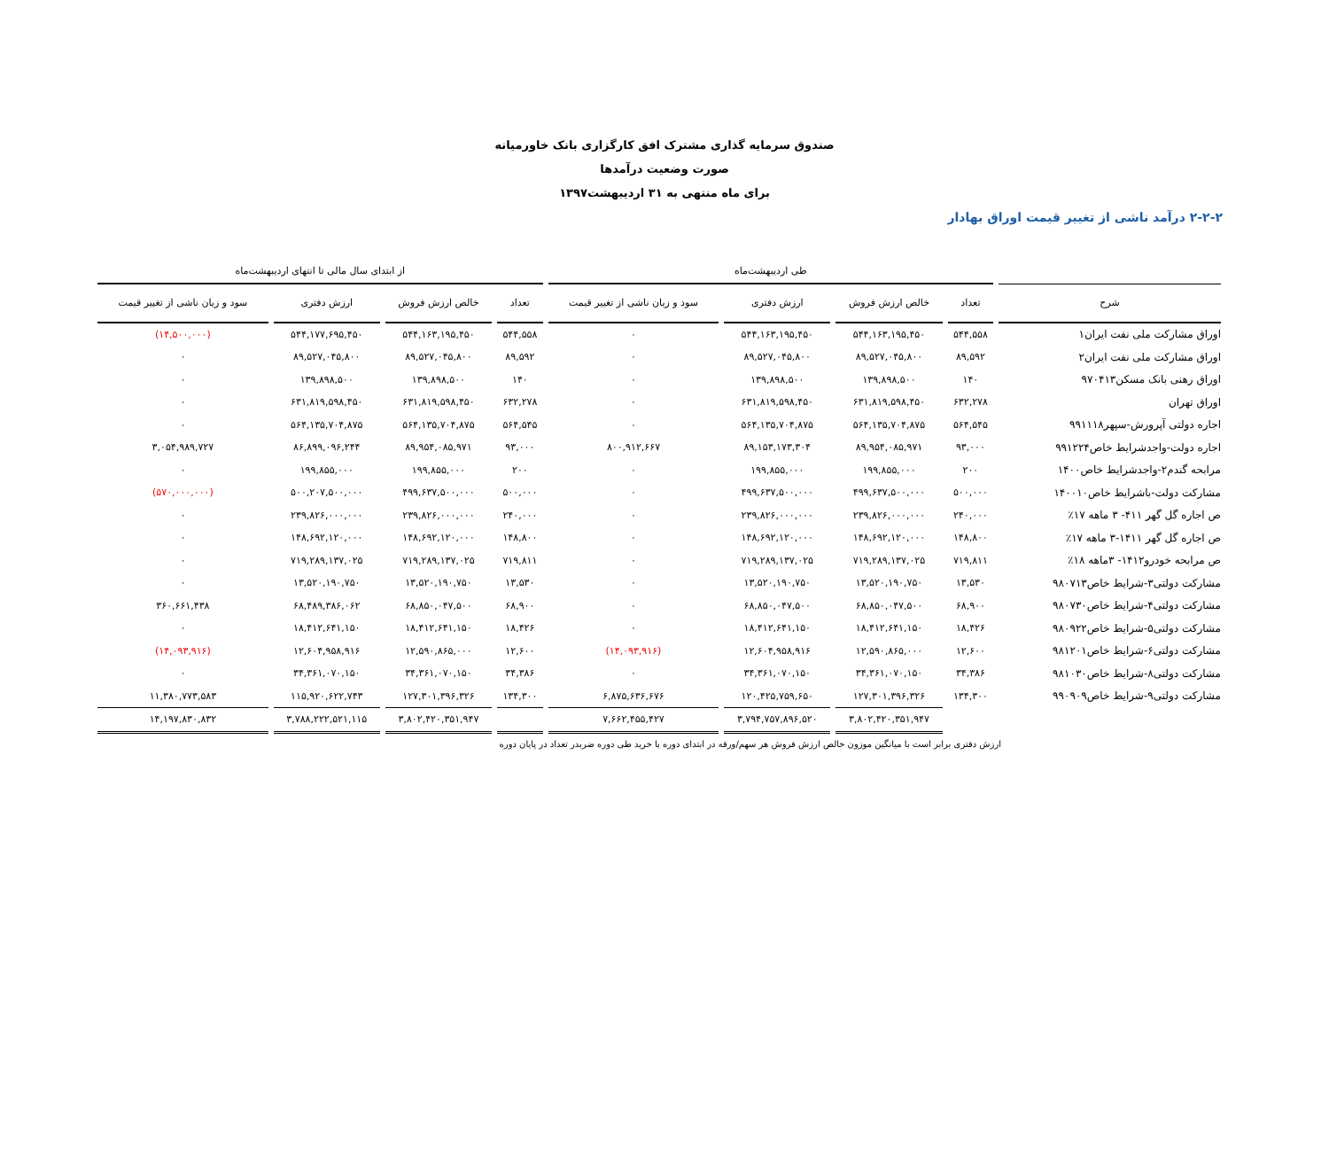صندوق سرمایه گذاری مشترک افق کارگزاری بانک خاورمیانه
صورت وضعیت درآمدها
برای ماه منتهی به ۳۱ اردیبهشت۱۳۹۷
۲-۲-۲ درآمد ناشی از تغییر قیمت اوراق بهادار
| | طی اردیبهشت‌ماه | | | | از ابتدای سال مالی تا انتهای اردیبهشت‌ماه | | | |
| --- | --- | --- | --- | --- | --- | --- | --- | --- |
| شرح | تعداد | خالص ارزش فروش | ارزش دفتری | سود و زیان ناشی از تغییر قیمت | تعداد | خالص ارزش فروش | ارزش دفتری | سود و زیان ناشی از تغییر قیمت |
| اوراق مشارکت ملی نفت ایران۱ | ۵۴۴,۵۵۸ | ۵۴۴,۱۶۳,۱۹۵,۴۵۰ | ۵۴۴,۱۶۳,۱۹۵,۴۵۰ | ۰ | ۵۴۴,۵۵۸ | ۵۴۴,۱۶۳,۱۹۵,۴۵۰ | ۵۴۴,۱۷۷,۶۹۵,۴۵۰ | (۱۴,۵۰۰,۰۰۰) |
| اوراق مشارکت ملی نفت ایران۲ | ۸۹,۵۹۲ | ۸۹,۵۲۷,۰۴۵,۸۰۰ | ۸۹,۵۲۷,۰۴۵,۸۰۰ | ۰ | ۸۹,۵۹۲ | ۸۹,۵۲۷,۰۴۵,۸۰۰ | ۸۹,۵۲۷,۰۴۵,۸۰۰ | ۰ |
| اوراق رهنی بانک مسکن۹۷۰۴۱۳ | ۱۴۰ | ۱۳۹,۸۹۸,۵۰۰ | ۱۳۹,۸۹۸,۵۰۰ | ۰ | ۱۴۰ | ۱۳۹,۸۹۸,۵۰۰ | ۱۳۹,۸۹۸,۵۰۰ | ۰ |
| اوراق تهران | ۶۳۲,۲۷۸ | ۶۳۱,۸۱۹,۵۹۸,۴۵۰ | ۶۳۱,۸۱۹,۵۹۸,۴۵۰ | ۰ | ۶۳۲,۲۷۸ | ۶۳۱,۸۱۹,۵۹۸,۴۵۰ | ۶۳۱,۸۱۹,۵۹۸,۴۵۰ | ۰ |
| اجاره دولتی آپرورش-سپهر۹۹۱۱۱۸ | ۵۶۴,۵۴۵ | ۵۶۴,۱۳۵,۷۰۴,۸۷۵ | ۵۶۴,۱۳۵,۷۰۴,۸۷۵ | ۰ | ۵۶۴,۵۴۵ | ۵۶۴,۱۳۵,۷۰۴,۸۷۵ | ۵۶۴,۱۳۵,۷۰۴,۸۷۵ | ۰ |
| اجاره دولت-واجدشرایط خاص۹۹۱۲۲۴ | ۹۳,۰۰۰ | ۸۹,۹۵۴,۰۸۵,۹۷۱ | ۸۹,۱۵۳,۱۷۳,۳۰۴ | ۸۰۰,۹۱۲,۶۶۷ | ۹۳,۰۰۰ | ۸۹,۹۵۴,۰۸۵,۹۷۱ | ۸۶,۸۹۹,۰۹۶,۲۴۴ | ۳,۰۵۴,۹۸۹,۷۲۷ |
| مرابحه گندم۲-واجدشرایط خاص۱۴۰۰ | ۲۰۰ | ۱۹۹,۸۵۵,۰۰۰ | ۱۹۹,۸۵۵,۰۰۰ | ۰ | ۲۰۰ | ۱۹۹,۸۵۵,۰۰۰ | ۱۹۹,۸۵۵,۰۰۰ | ۰ |
| مشارکت دولت-باشرایط خاص۱۴۰۰۱۰ | ۵۰۰,۰۰۰ | ۴۹۹,۶۳۷,۵۰۰,۰۰۰ | ۴۹۹,۶۳۷,۵۰۰,۰۰۰ | ۰ | ۵۰۰,۰۰۰ | ۴۹۹,۶۳۷,۵۰۰,۰۰۰ | ۵۰۰,۲۰۷,۵۰۰,۰۰۰ | (۵۷۰,۰۰۰,۰۰۰) |
| ص اجاره گل گهر ۴۱۱- ۳ ماهه ۱۷٪ | ۲۴۰,۰۰۰ | ۲۳۹,۸۲۶,۰۰۰,۰۰۰ | ۲۳۹,۸۲۶,۰۰۰,۰۰۰ | ۰ | ۲۴۰,۰۰۰ | ۲۳۹,۸۲۶,۰۰۰,۰۰۰ | ۲۳۹,۸۲۶,۰۰۰,۰۰۰ | ۰ |
| ص اجاره گل گهر ۱۴۱۱-۳ ماهه ۱۷٪ | ۱۴۸,۸۰۰ | ۱۴۸,۶۹۲,۱۲۰,۰۰۰ | ۱۴۸,۶۹۲,۱۲۰,۰۰۰ | ۰ | ۱۴۸,۸۰۰ | ۱۴۸,۶۹۲,۱۲۰,۰۰۰ | ۱۴۸,۶۹۲,۱۲۰,۰۰۰ | ۰ |
| ص مرابحه خودرو۱۴۱۲- ۳ماهه ۱۸٪ | ۷۱۹,۸۱۱ | ۷۱۹,۲۸۹,۱۳۷,۰۲۵ | ۷۱۹,۲۸۹,۱۳۷,۰۲۵ | ۰ | ۷۱۹,۸۱۱ | ۷۱۹,۲۸۹,۱۳۷,۰۲۵ | ۷۱۹,۲۸۹,۱۳۷,۰۲۵ | ۰ |
| مشارکت دولتی۳-شرایط خاص۹۸۰۷۱۳ | ۱۳,۵۳۰ | ۱۳,۵۲۰,۱۹۰,۷۵۰ | ۱۳,۵۲۰,۱۹۰,۷۵۰ | ۰ | ۱۳,۵۳۰ | ۱۳,۵۲۰,۱۹۰,۷۵۰ | ۱۳,۵۲۰,۱۹۰,۷۵۰ | ۰ |
| مشارکت دولتی۴-شرایط خاص۹۸۰۷۳۰ | ۶۸,۹۰۰ | ۶۸,۸۵۰,۰۴۷,۵۰۰ | ۶۸,۸۵۰,۰۴۷,۵۰۰ | ۰ | ۶۸,۹۰۰ | ۶۸,۸۵۰,۰۴۷,۵۰۰ | ۶۸,۴۸۹,۳۸۶,۰۶۲ | ۳۶۰,۶۶۱,۴۳۸ |
| مشارکت دولتی۵-شرایط خاص۹۸۰۹۲۲ | ۱۸,۴۲۶ | ۱۸,۴۱۲,۶۴۱,۱۵۰ | ۱۸,۴۱۲,۶۴۱,۱۵۰ | ۰ | ۱۸,۴۲۶ | ۱۸,۴۱۲,۶۴۱,۱۵۰ | ۱۸,۴۱۲,۶۴۱,۱۵۰ | ۰ |
| مشارکت دولتی۶-شرایط خاص۹۸۱۲۰۱ | ۱۲,۶۰۰ | ۱۲,۵۹۰,۸۶۵,۰۰۰ | ۱۲,۶۰۴,۹۵۸,۹۱۶ | (۱۴,۰۹۳,۹۱۶) | ۱۲,۶۰۰ | ۱۲,۵۹۰,۸۶۵,۰۰۰ | ۱۲,۶۰۴,۹۵۸,۹۱۶ | (۱۴,۰۹۳,۹۱۶) |
| مشارکت دولتی۸-شرایط خاص۹۸۱۰۳۰ | ۳۴,۳۸۶ | ۳۴,۳۶۱,۰۷۰,۱۵۰ | ۳۴,۳۶۱,۰۷۰,۱۵۰ | ۰ | ۳۴,۳۸۶ | ۳۴,۳۶۱,۰۷۰,۱۵۰ | ۳۴,۳۶۱,۰۷۰,۱۵۰ | ۰ |
| مشارکت دولتی۹-شرایط خاص۹۹۰۹۰۹ | ۱۳۴,۳۰۰ | ۱۲۷,۳۰۱,۳۹۶,۳۲۶ | ۱۲۰,۴۲۵,۷۵۹,۶۵۰ | ۶,۸۷۵,۶۳۶,۶۷۶ | ۱۳۴,۳۰۰ | ۱۲۷,۳۰۱,۳۹۶,۳۲۶ | ۱۱۵,۹۲۰,۶۲۲,۷۴۳ | ۱۱,۳۸۰,۷۷۳,۵۸۳ |
| | | ۳,۸۰۲,۴۲۰,۳۵۱,۹۴۷ | ۳,۷۹۴,۷۵۷,۸۹۶,۵۲۰ | ۷,۶۶۲,۴۵۵,۴۲۷ | | ۳,۸۰۲,۴۲۰,۳۵۱,۹۴۷ | ۳,۷۸۸,۲۲۲,۵۲۱,۱۱۵ | ۱۴,۱۹۷,۸۳۰,۸۳۲ |
ارزش دفتری برابر است با میانگین موزون خالص ارزش فروش هر سهم/ورقه در ابتدای دوره با خرید طی دوره ضربدر تعداد در پایان دوره